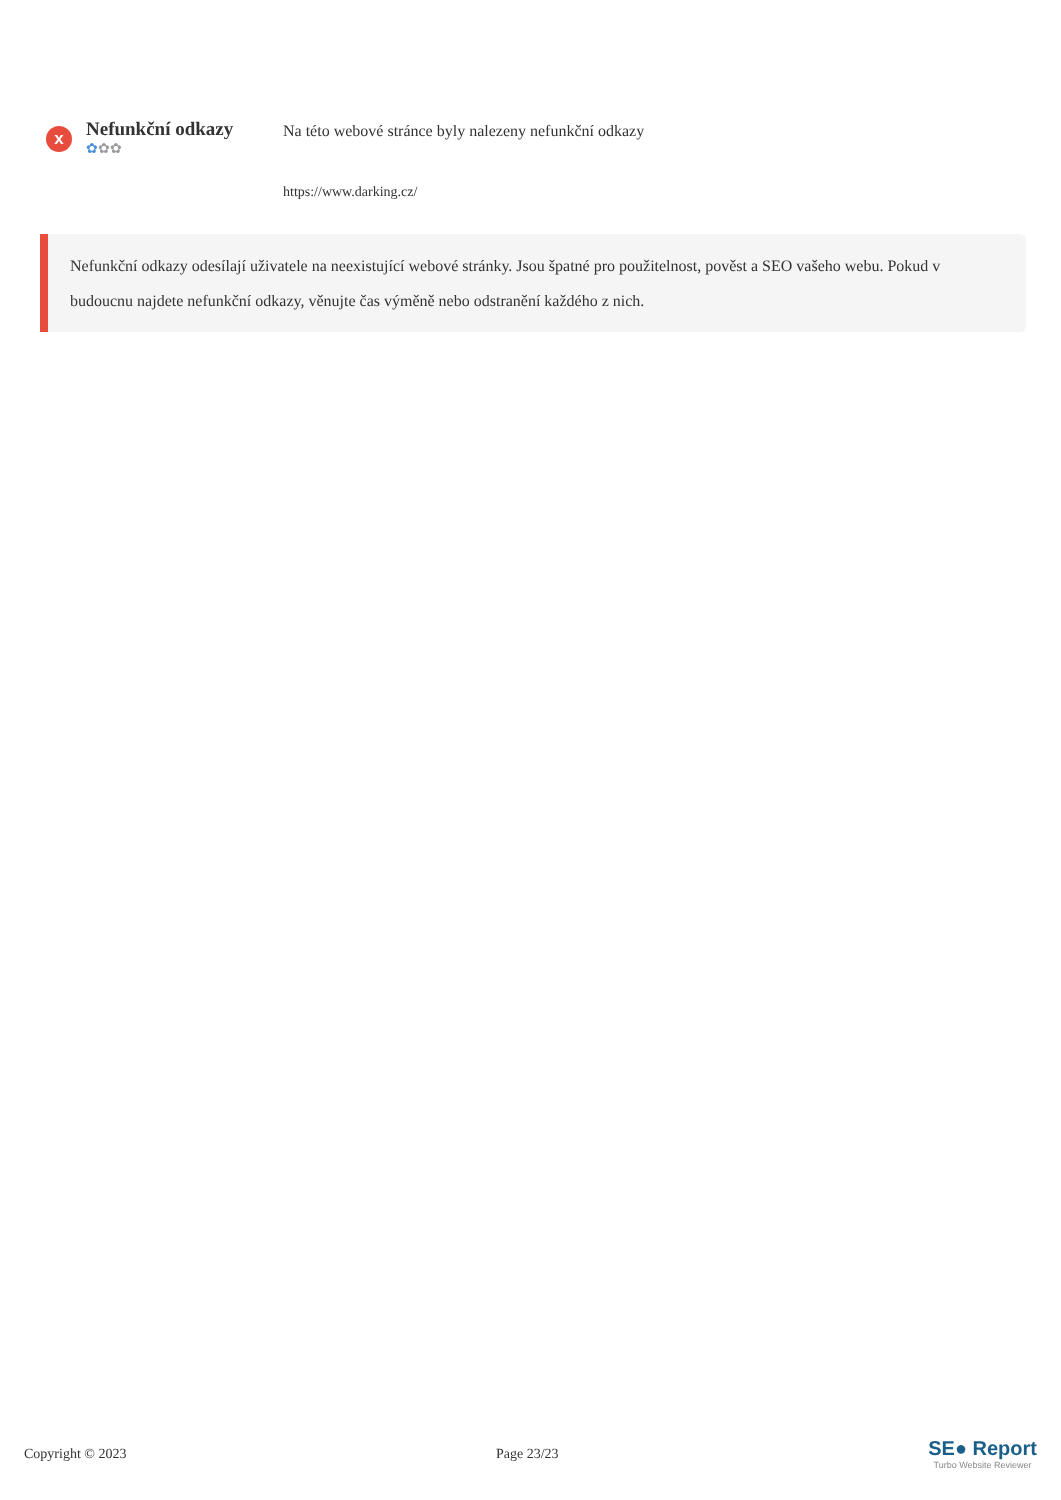x
Nefunkční odkazy
✿✿✿
Na této webové stránce byly nalezeny nefunkční odkazy
https://www.darking.cz/
Nefunkční odkazy odesílají uživatele na neexistující webové stránky. Jsou špatné pro použitelnost, pověst a SEO vašeho webu. Pokud v budoucnu najdete nefunkční odkazy, věnujte čas výměně nebo odstranění každého z nich.
Copyright © 2023 Page 23/23
SE● Report
Turbo Website Reviewer